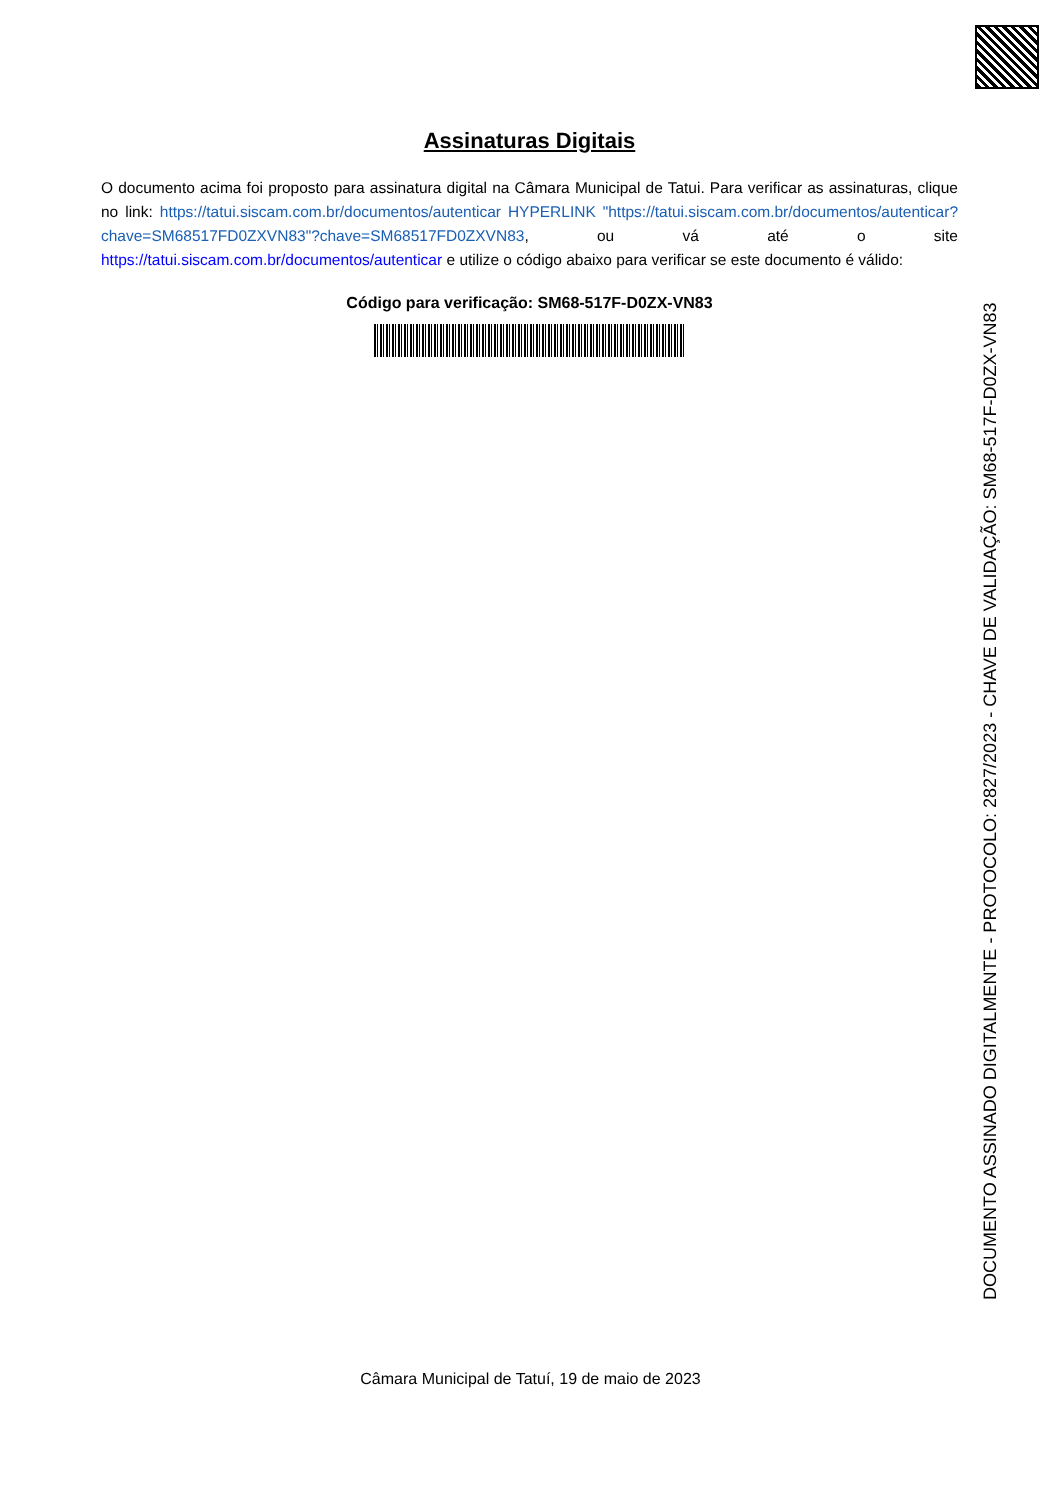Assinaturas Digitais
O documento acima foi proposto para assinatura digital na Câmara Municipal de Tatui. Para verificar as assinaturas, clique no link: https://tatui.siscam.com.br/documentos/autenticar HYPERLINK "https://tatui.siscam.com.br/documentos/autenticar?chave=SM68517FD0ZXVN83"?chave=SM68517FD0ZXVN83, ou vá até o site https://tatui.siscam.com.br/documentos/autenticar e utilize o código abaixo para verificar se este documento é válido:
Código para verificação: SM68-517F-D0ZX-VN83
DOCUMENTO ASSINADO DIGITALMENTE - PROTOCOLO: 2827/2023 - CHAVE DE VALIDAÇÃO: SM68-517F-D0ZX-VN83
Câmara Municipal de Tatuí, 19 de maio de 2023